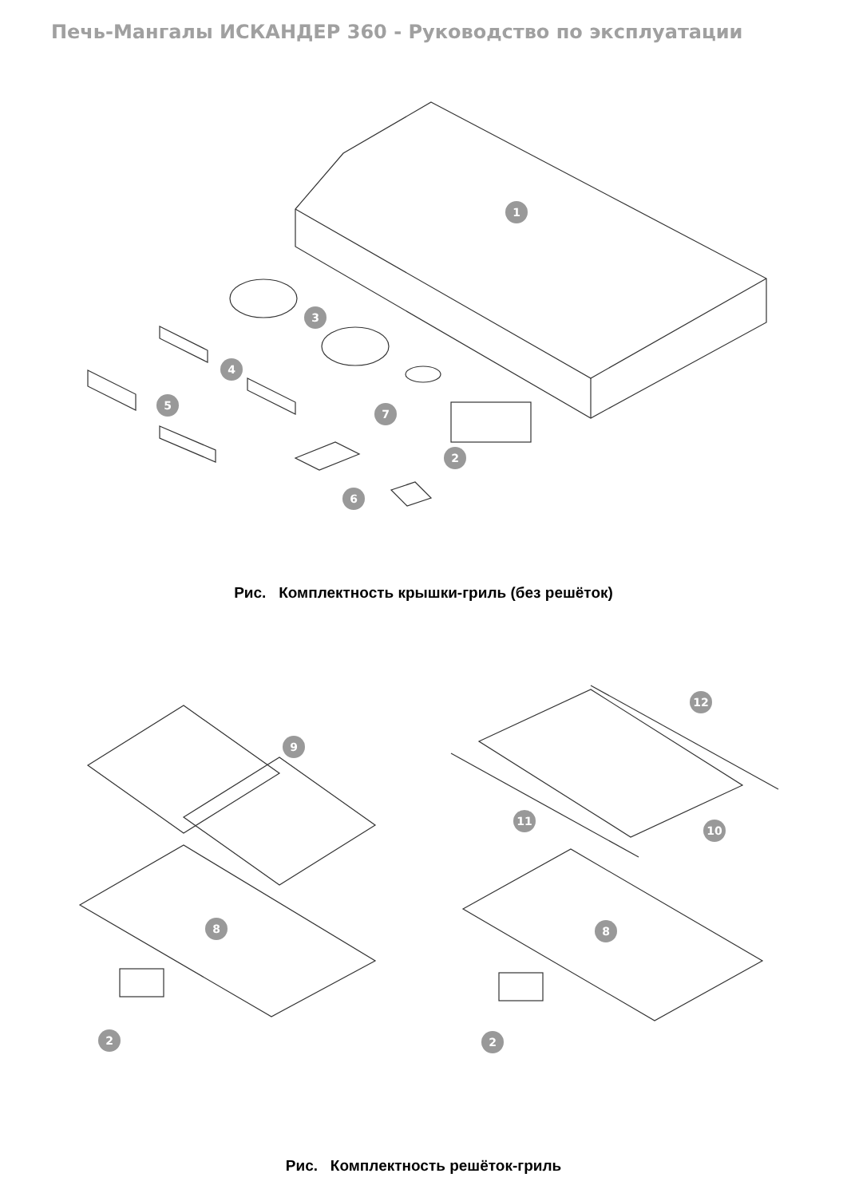Печь-Мангалы ИСКАНДЕР 360 - Руководство по эксплуатации
1
3
4
5
7
2
6
Рис. Комплектность крышки-гриль (без решёток)
9
8
2
12
11
10
8
2
Рис. Комплектность решёток-гриль